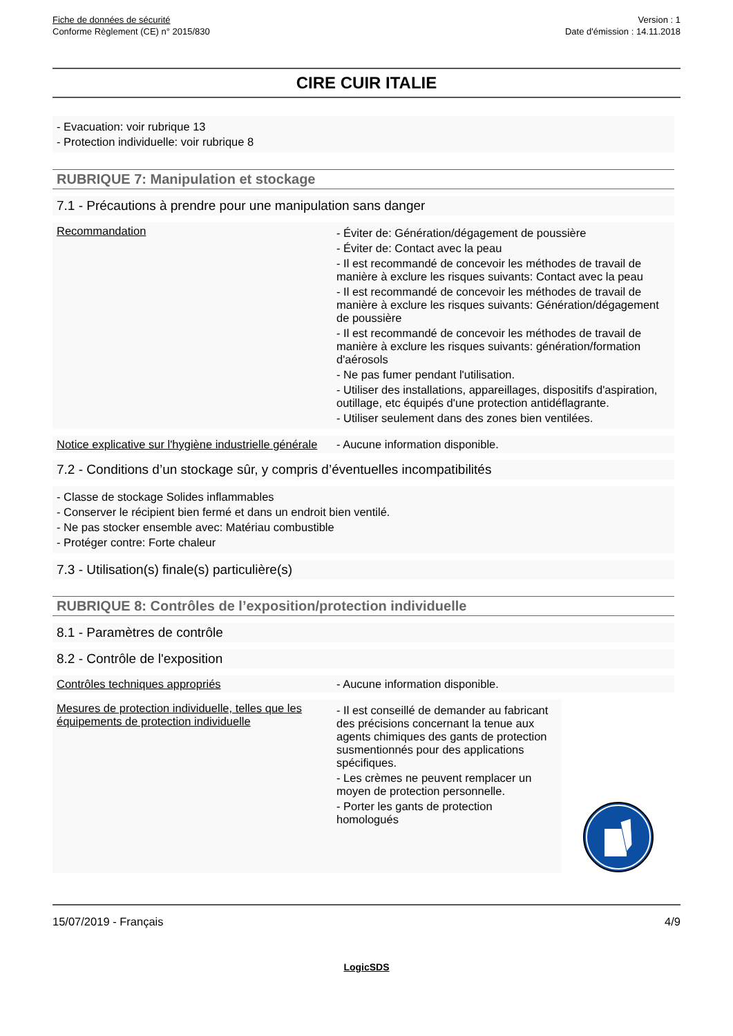Fiche de données de sécurité
Conforme Règlement (CE) n° 2015/830
Version : 1
Date d'émission : 14.11.2018
CIRE CUIR ITALIE
- Evacuation: voir rubrique 13
- Protection individuelle: voir rubrique 8
RUBRIQUE 7: Manipulation et stockage
7.1 - Précautions à prendre pour une manipulation sans danger
Recommandation
- Éviter de: Génération/dégagement de poussière
- Éviter de: Contact avec la peau
- Il est recommandé de concevoir les méthodes de travail de manière à exclure les risques suivants: Contact avec la peau
- Il est recommandé de concevoir les méthodes de travail de manière à exclure les risques suivants: Génération/dégagement de poussière
- Il est recommandé de concevoir les méthodes de travail de manière à exclure les risques suivants: génération/formation d'aérosols
- Ne pas fumer pendant l'utilisation.
- Utiliser des installations, appareillages, dispositifs d'aspiration, outillage, etc équipés d'une protection antidéflagrante.
- Utiliser seulement dans des zones bien ventilées.
Notice explicative sur l'hygiène industrielle générale
- Aucune information disponible.
7.2 - Conditions d’un stockage sûr, y compris d’éventuelles incompatibilités
- Classe de stockage Solides inflammables
- Conserver le récipient bien fermé et dans un endroit bien ventilé.
- Ne pas stocker ensemble avec: Matériau combustible
- Protéger contre: Forte chaleur
7.3 - Utilisation(s) finale(s) particulière(s)
RUBRIQUE 8: Contrôles de l’exposition/protection individuelle
8.1 - Paramètres de contrôle
8.2 - Contrôle de l'exposition
Contrôles techniques appropriés - Aucune information disponible.
Mesures de protection individuelle, telles que les équipements de protection individuelle
- Il est conseillé de demander au fabricant des précisions concernant la tenue aux agents chimiques des gants de protection susmentionnés pour des applications spécifiques.
- Les crèmes ne peuvent remplacer un moyen de protection personnelle.
- Porter les gants de protection homologués
15/07/2019 - Français 4/9
LogicSDS